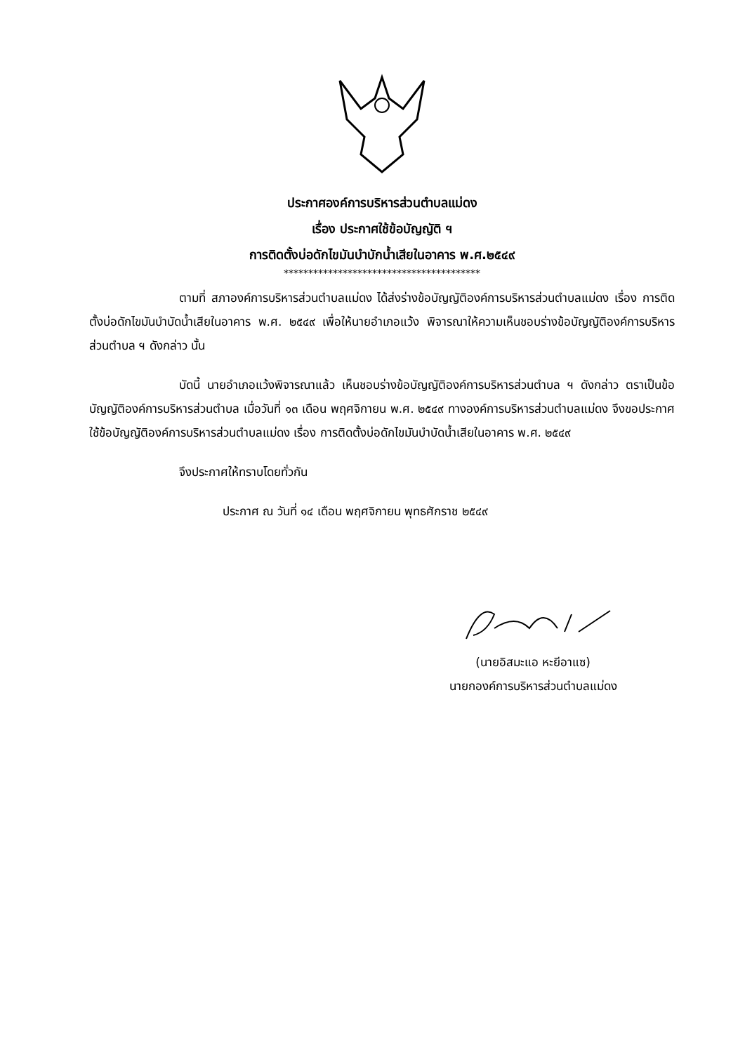ประกาศองค์การบริหารส่วนตำบลแม่ดง
เรื่อง ประกาศใช้ข้อบัญญัติ ฯ
การติดตั้งบ่อดักไขมันบำบักน้ำเสียในอาคาร พ.ศ.๒๕๔๙
****************************************
ตามที่ สภาองค์การบริหารส่วนตำบลแม่ดง ได้ส่งร่างข้อบัญญัติองค์การบริหารส่วนตำบลแม่ดง เรื่อง การติดตั้งบ่อดักไขมันบำบัดน้ำเสียในอาคาร พ.ศ. ๒๕๔๙ เพื่อให้นายอำเภอแว้ง พิจารณาให้ความเห็นชอบร่างข้อบัญญัติองค์การบริหารส่วนตำบล ฯ ดังกล่าว นั้น
บัดนี้ นายอำเภอแว้งพิจารณาแล้ว เห็นชอบร่างข้อบัญญัติองค์การบริหารส่วนตำบล ฯ ดังกล่าว ตราเป็นข้อบัญญัติองค์การบริหารส่วนตำบล เมื่อวันที่ ๑๓ เดือน พฤศจิกายน พ.ศ. ๒๕๔๙ ทางองค์การบริหารส่วนตำบลแม่ดง จึงขอประกาศใช้ข้อบัญญัติองค์การบริหารส่วนตำบลแม่ดง เรื่อง การติดตั้งบ่อดักไขมันบำบัดน้ำเสียในอาคาร พ.ศ. ๒๕๔๙
จึงประกาศให้ทราบโดยทั่วกัน
ประกาศ ณ วันที่ ๑๔ เดือน พฤศจิกายน พุทธศักราช ๒๕๔๙
(นายอิสมะแอ หะยีอาแซ)
นายกองค์การบริหารส่วนตำบลแม่ดง